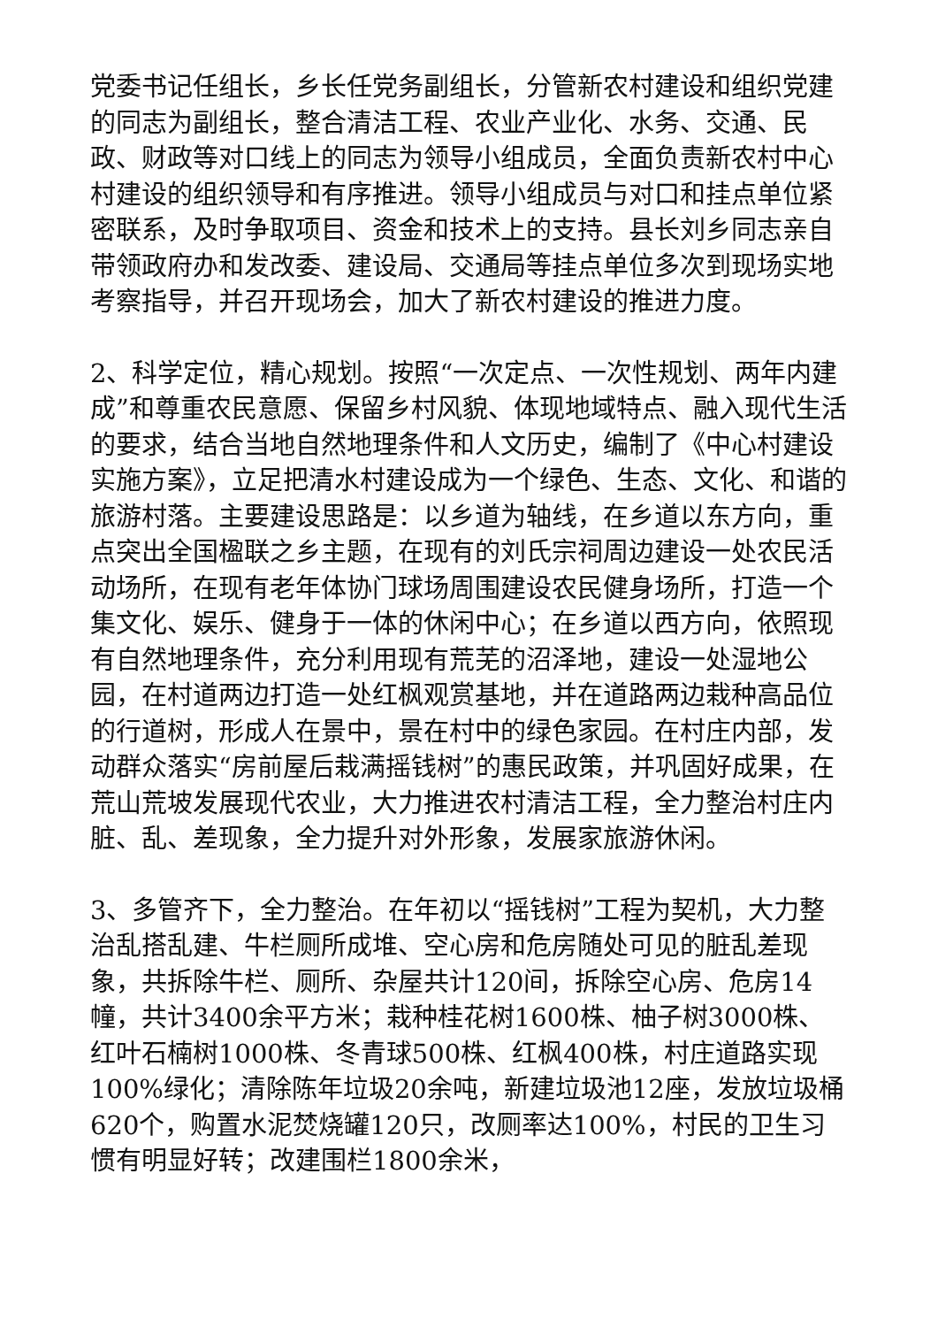党委书记任组长，乡长任党务副组长，分管新农村建设和组织党建的同志为副组长，整合清洁工程、农业产业化、水务、交通、民政、财政等对口线上的同志为领导小组成员，全面负责新农村中心村建设的组织领导和有序推进。领导小组成员与对口和挂点单位紧密联系，及时争取项目、资金和技术上的支持。县长刘乡同志亲自带领政府办和发改委、建设局、交通局等挂点单位多次到现场实地考察指导，并召开现场会，加大了新农村建设的推进力度。
2、科学定位，精心规划。按照“一次定点、一次性规划、两年内建成”和尊重农民意愿、保留乡村风貌、体现地域特点、融入现代生活的要求，结合当地自然地理条件和人文历史，编制了《中心村建设实施方案》，立足把清水村建设成为一个绿色、生态、文化、和谐的旅游村落。主要建设思路是：以乡道为轴线，在乡道以东方向，重点突出全国楹联之乡主题，在现有的刘氏宗祠周边建设一处农民活动场所，在现有老年体协门球场周围建设农民健身场所，打造一个集文化、娱乐、健身于一体的休闲中心；在乡道以西方向，依照现有自然地理条件，充分利用现有荒芜的沼泽地，建设一处湿地公园，在村道两边打造一处红枫观赏基地，并在道路两边栽种高品位的行道树，形成人在景中，景在村中的绿色家园。在村庄内部，发动群众落实“房前屋后栽满摇钱树”的惠民政策，并巩固好成果，在荒山荒坡发展现代农业，大力推进农村清洁工程，全力整治村庄内脏、乱、差现象，全力提升对外形象，发展家旅游休闲。
3、多管齐下，全力整治。在年初以“摇钱树”工程为契机，大力整治乱搭乱建、牛栏厕所成堆、空心房和危房随处可见的脏乱差现象，共拆除牛栏、厕所、杂屋共计120间，拆除空心房、危房14幢，共计3400余平方米；栽种桂花树1600株、柚子树3000株、红叶石楠树1000株、冬青球500株、红枫400株，村庄道路实现100%绿化；清除陈年垃圾20余吨，新建垃圾池12座，发放垃圾桶620个，购置水泥焚烧罐120只，改厕率达100%，村民的卫生习惯有明显好转；改建围栏1800余米，